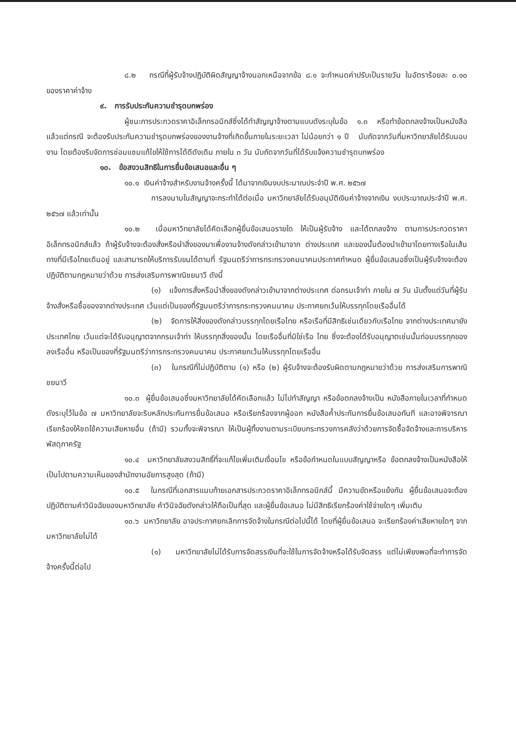๘.๒ กรณีที่ผู้รับจ้างปฏิบัติผิดสัญญาจ้างนอกเหนือจากข้อ ๘.๑ จะกำหนดค่าปรับเป็นรายวัน ในอัตราร้อยละ ๐.๑๐ ของราคาค่าจ้าง
๙. การรับประกันความชำรุดบกพร่อง
ผู้ชนะการประกวดราคาอิเล็กทรอนิกส์ซึ่งได้ทำสัญญาจ้างตามแบบดังระบุในข้อ ๑.๓ หรือทำข้อตกลงจ้างเป็นหนังสือ แล้วแต่กรณี จะต้องรับประกันความชำรุดบกพร่องของงานจ้างที่เกิดขึ้นภายในระยะเวลา ไม่น้อยกว่า ๑ ปี นับถัดจากวันที่มหาวิทยาลัยได้รับมอบงาน โดยต้องรีบจัดการซ่อมแซมแก้ไขให้ใช้การได้ดีดังเดิม ภายใน ๓ วัน นับถัดจากวันที่ได้รับแจ้งความชำรุดบกพร่อง
๑๐. ข้อสงวนสิทธิในการยื่นข้อเสนอและอื่น ๆ
๑๐.๑ เงินค่าจ้างสำหรับงานจ้างครั้งนี้ ได้มาจากเงินงบประมาณประจำปี พ.ศ. ๒๕๖๗
การลงนามในสัญญาจะกระทำได้ต่อเมื่อ มหาวิทยาลัยได้รับอนุมัติเงินค่าจ้างจากเงิน งบประมาณประจำปี พ.ศ. ๒๕๖๗ แล้วเท่านั้น
๑๐.๒ เมื่อมหาวิทยาลัยได้คัดเลือกผู้ยื่นข้อเสนอรายใด ให้เป็นผู้รับจ้าง และได้ตกลงจ้าง ตามการประกวดราคาอิเล็กทรอนิกส์แล้ว ถ้าผู้รับจ้างจะต้องสั่งหรือนำสิ่งของมาเพื่องานจ้างดังกล่าวเข้ามาจาก ต่างประเทศ และของนั้นต้องนำเข้ามาโดยทางเรือในเส้นทางที่มีเรือไทยเดินอยู่ และสามารถให้บริการรับขนได้ตามที่ รัฐมนตรีว่าการกระทรวงคมนาคมประกาศกำหนด ผู้ยื่นข้อเสนอซึ่งเป็นผู้รับจ้างจะต้องปฏิบัติตามกฎหมายว่าด้วย การส่งเสริมการพาณิชยนาวี ดังนี้
(๑) แจ้งการสั่งหรือนำสิ่งของดังกล่าวเข้ามาจากต่างประเทศ ต่อกรมเจ้าท่า ภายใน ๗ วัน นับตั้งแต่วันที่ผู้รับจ้างสั่งหรือซื้อของจากต่างประเทศ เว้นแต่เป็นของที่รัฐมนตรีว่าการกระทรวงคมนาคม ประกาศยกเว้นให้บรรทุกโดยเรืออื่นได้
(๒) จัดการให้สิ่งของดังกล่าวบรรทุกโดยเรือไทย หรือเรือที่มีสิทธิเช่นเดียวกับเรือไทย จากต่างประเทศมายังประเทศไทย เว้นแต่จะได้รับอนุญาตจากกรมเจ้าท่า ให้บรรทุกสิ่งของนั้น โดยเรืออื่นที่มิใช่เรือ ไทย ซึ่งจะต้องได้รับอนุญาตเช่นนั้นก่อนบรรทุกของลงเรืออื่น หรือเป็นของที่รัฐมนตรีว่าการกระทรวงคมนาคม ประกาศยกเว้นให้บรรทุกโดยเรืออื่น
(๓) ในกรณีที่ไม่ปฏิบัติตาม (๑) หรือ (๒) ผู้รับจ้างจะต้องรับผิดตามกฎหมายว่าด้วย การส่งเสริมการพาณิชยนาวี
๑๐.๓ ผู้ยื่นข้อเสนอซึ่งมหาวิทยาลัยได้คัดเลือกแล้ว ไม่ไปทำสัญญา หรือข้อตกลงจ้างเป็น หนังสือภายในเวลาที่กำหนดดังระบุไว้ในข้อ ๗ มหาวิทยาลัยจะริบหลักประกันการยื่นข้อเสนอ หรือเรียกร้องจากผู้ออก หนังสือค้ำประกันการยื่นข้อเสนอทันที และอาจพิจารณาเรียกร้องให้ชดใช้ความเสียหายอื่น (ถ้ามี) รวมทั้งจะพิจารณา ให้เป็นผู้ทิ้งงานตามระเบียบกระทรวงการคลังว่าด้วยการจัดซื้อจัดจ้างและการบริหารพัสดุภาครัฐ
๑๐.๔ มหาวิทยาลัยสงวนสิทธิ์ที่จะแก้ไขเพิ่มเติมเงื่อนไข หรือข้อกำหนดในแบบสัญญาหรือ ข้อตกลงจ้างเป็นหนังสือให้เป็นไปตามความเห็นของสำนักงานอัยการสูงสุด (ถ้ามี)
๑๐.๕ ในกรณีที่เอกสารแนบท้ายเอกสารประกวดราคาอิเล็กทรอนิกส์นี้ มีความขัดหรือแย้งกัน ผู้ยื่นข้อเสนอจะต้องปฏิบัติตามคำวินิจฉัยของมหาวิทยาลัย คำวินิจฉัยดังกล่าวให้ถือเป็นที่สุด และผู้ยื่นข้อเสนอ ไม่มีสิทธิเรียกร้องค่าใช้จ่ายใดๆ เพิ่มเติม
๑๐.๖ มหาวิทยาลัย อาจประกาศยกเลิกการจัดจ้างในกรณีต่อไปนี้ได้ โดยที่ผู้ยื่นข้อเสนอ จะเรียกร้องค่าเสียหายใดๆ จากมหาวิทยาลัยไม่ได้
(๑) มหาวิทยาลัยไม่ได้รับการจัดสรรเงินที่จะใช้ในการจัดจ้างหรือได้รับจัดสรร แต่ไม่เพียงพอที่จะทำการจัดจ้างครั้งนี้ต่อไป